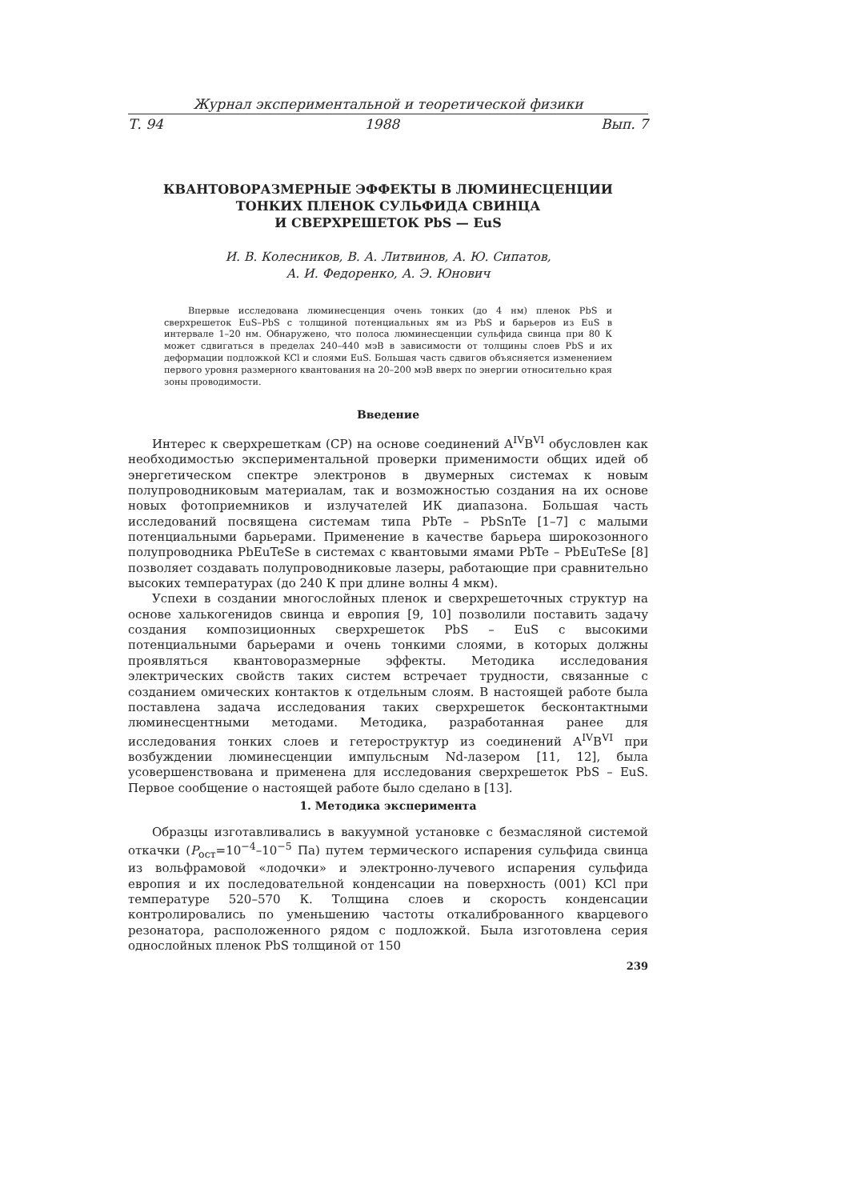Журнал экспериментальной и теоретической физики
Т. 94 1988 Вып. 7
КВАНТОВОРАЗМЕРНЫЕ ЭФФЕКТЫ В ЛЮМИНЕСЦЕНЦИИ
ТОНКИХ ПЛЕНОК СУЛЬФИДА СВИНЦА
И СВЕРХРЕШЕТОК PbS — EuS
И. В. Колесников, В. А. Литвинов, А. Ю. Сипатов,
А. И. Федоренко, А. Э. Юнович
Впервые исследована люминесценция очень тонких (до 4 нм) пленок PbS и сверхрешеток EuS–PbS с толщиной потенциальных ям из PbS и барьеров из EuS в интервале 1–20 нм. Обнаружено, что полоса люминесценции сульфида свинца при 80 К может сдвигаться в пределах 240–440 мэВ в зависимости от толщины слоев PbS и их деформации подложкой KCl и слоями EuS. Большая часть сдвигов объясняется изменением первого уровня размерного квантования на 20–200 мэВ вверх по энергии относительно края зоны проводимости.
Введение
Интерес к сверхрешеткам (СР) на основе соединений A<sup>IV</sup>B<sup>VI</sup> обусловлен как необходимостью экспериментальной проверки применимости общих идей об энергетическом спектре электронов в двумерных системах к новым полупроводниковым материалам, так и возможностью создания на их основе новых фотоприемников и излучателей ИК диапазона. Большая часть исследований посвящена системам типа PbTe – PbSnTe [1–7] с малыми потенциальными барьерами. Применение в качестве барьера широкозонного полупроводника PbEuTeSe в системах с квантовыми ямами PbTe – PbEuTeSe [8] позволяет создавать полупроводниковые лазеры, работающие при сравнительно высоких температурах (до 240 К при длине волны 4 мкм).
Успехи в создании многослойных пленок и сверхрешеточных структур на основе халькогенидов свинца и европия [9, 10] позволили поставить задачу создания композиционных сверхрешеток PbS – EuS с высокими потенциальными барьерами и очень тонкими слоями, в которых должны проявляться квантоворазмерные эффекты. Методика исследования электрических свойств таких систем встречает трудности, связанные с созданием омических контактов к отдельным слоям. В настоящей работе была поставлена задача исследования таких сверхрешеток бесконтактными люминесцентными методами. Методика, разработанная ранее для исследования тонких слоев и гетероструктур из соединений A<sup>IV</sup>B<sup>VI</sup> при возбуждении люминесценции импульсным Nd-лазером [11, 12], была усовершенствована и применена для исследования сверхрешеток PbS – EuS. Первое сообщение о настоящей работе было сделано в [13].
1. Методика эксперимента
Образцы изготавливались в вакуумной установке с безмасляной системой откачки (P<sub>ост</sub>=10<sup>−4</sup>–10<sup>−5</sup> Па) путем термического испарения сульфида свинца из вольфрамовой «лодочки» и электронно-лучевого испарения сульфида европия и их последовательной конденсации на поверхность (001) KCl при температуре 520–570 К. Толщина слоев и скорость конденсации контролировались по уменьшению частоты откалиброванного кварцевого резонатора, расположенного рядом с подложкой. Была изготовлена серия однослойных пленок PbS толщиной от 150
239